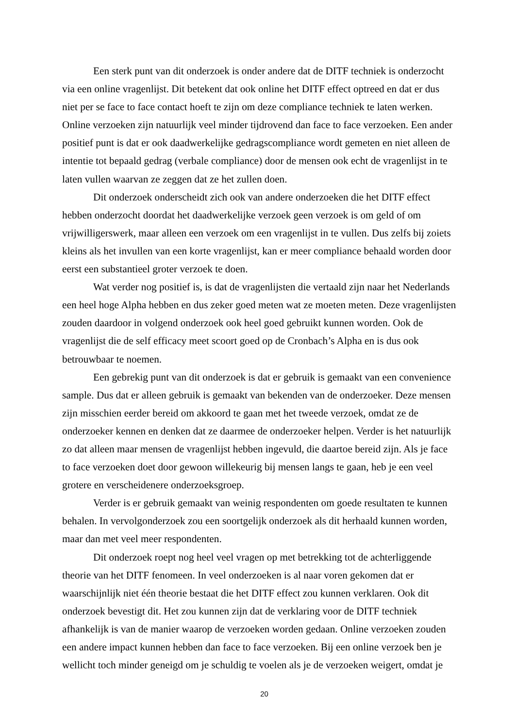Een sterk punt van dit onderzoek is onder andere dat de DITF techniek is onderzocht via een online vragenlijst. Dit betekent dat ook online het DITF effect optreed en dat er dus niet per se face to face contact hoeft te zijn om deze compliance techniek te laten werken. Online verzoeken zijn natuurlijk veel minder tijdrovend dan face to face verzoeken. Een ander positief punt is dat er ook daadwerkelijke gedragscompliance wordt gemeten en niet alleen de intentie tot bepaald gedrag (verbale compliance) door de mensen ook echt de vragenlijst in te laten vullen waarvan ze zeggen dat ze het zullen doen.
Dit onderzoek onderscheidt zich ook van andere onderzoeken die het DITF effect hebben onderzocht doordat het daadwerkelijke verzoek geen verzoek is om geld of om vrijwilligerswerk, maar alleen een verzoek om een vragenlijst in te vullen. Dus zelfs bij zoiets kleins als het invullen van een korte vragenlijst, kan er meer compliance behaald worden door eerst een substantieel groter verzoek te doen.
Wat verder nog positief is, is dat de vragenlijsten die vertaald zijn naar het Nederlands een heel hoge Alpha hebben en dus zeker goed meten wat ze moeten meten. Deze vragenlijsten zouden daardoor in volgend onderzoek ook heel goed gebruikt kunnen worden. Ook de vragenlijst die de self efficacy meet scoort goed op de Cronbach’s Alpha en is dus ook betrouwbaar te noemen.
Een gebrekig punt van dit onderzoek is dat er gebruik is gemaakt van een convenience sample. Dus dat er alleen gebruik is gemaakt van bekenden van de onderzoeker. Deze mensen zijn misschien eerder bereid om akkoord te gaan met het tweede verzoek, omdat ze de onderzoeker kennen en denken dat ze daarmee de onderzoeker helpen. Verder is het natuurlijk zo dat alleen maar mensen de vragenlijst hebben ingevuld, die daartoe bereid zijn. Als je face to face verzoeken doet door gewoon willekeurig bij mensen langs te gaan, heb je een veel grotere en verscheidenere onderzoeksgroep.
Verder is er gebruik gemaakt van weinig respondenten om goede resultaten te kunnen behalen. In vervolgonderzoek zou een soortgelijk onderzoek als dit herhaald kunnen worden, maar dan met veel meer respondenten.
Dit onderzoek roept nog heel veel vragen op met betrekking tot de achterliggende theorie van het DITF fenomeen. In veel onderzoeken is al naar voren gekomen dat er waarschijnlijk niet één theorie bestaat die het DITF effect zou kunnen verklaren. Ook dit onderzoek bevestigt dit. Het zou kunnen zijn dat de verklaring voor de DITF techniek afhankelijk is van de manier waarop de verzoeken worden gedaan. Online verzoeken zouden een andere impact kunnen hebben dan face to face verzoeken. Bij een online verzoek ben je wellicht toch minder geneigd om je schuldig te voelen als je de verzoeken weigert, omdat je
20